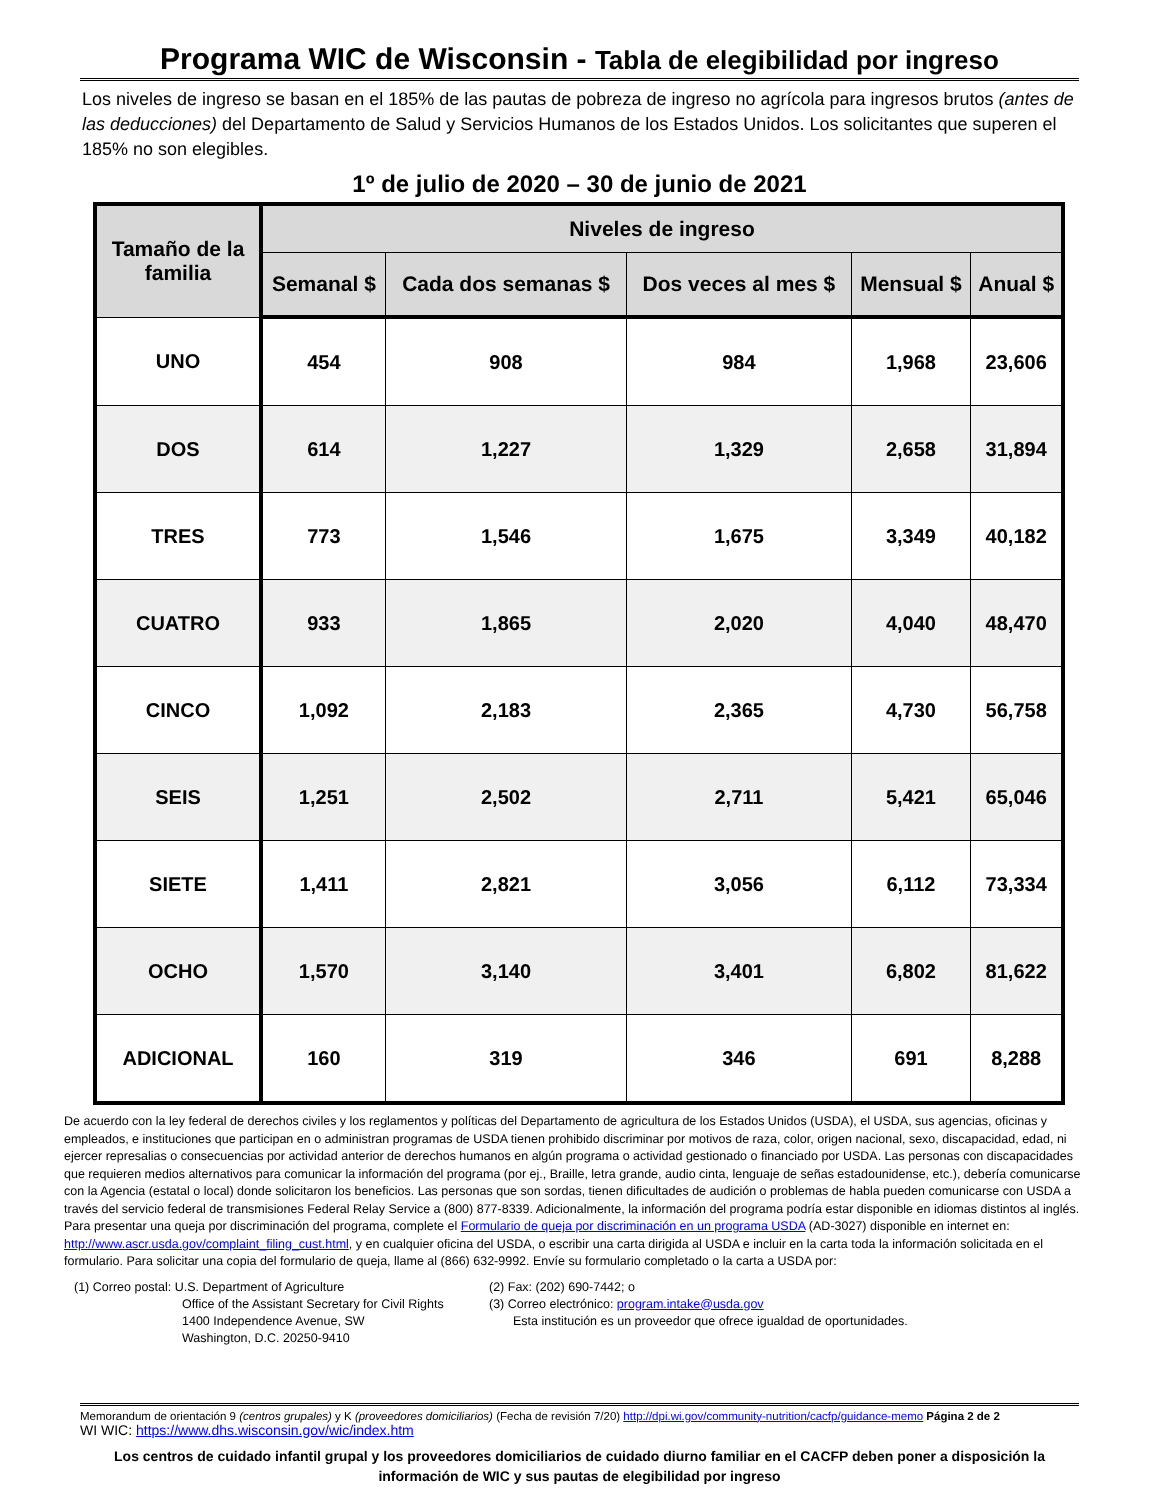Programa WIC de Wisconsin - Tabla de elegibilidad por ingreso
Los niveles de ingreso se basan en el 185% de las pautas de pobreza de ingreso no agrícola para ingresos brutos (antes de las deducciones) del Departamento de Salud y Servicios Humanos de los Estados Unidos. Los solicitantes que superen el 185% no son elegibles.
1º de julio de 2020 – 30 de junio de 2021
| Tamaño de la familia | Niveles de ingreso | | | | |
| --- | --- | --- | --- | --- | --- |
| | Semanal $ | Cada dos semanas $ | Dos veces al mes $ | Mensual $ | Anual $ |
| UNO | 454 | 908 | 984 | 1,968 | 23,606 |
| DOS | 614 | 1,227 | 1,329 | 2,658 | 31,894 |
| TRES | 773 | 1,546 | 1,675 | 3,349 | 40,182 |
| CUATRO | 933 | 1,865 | 2,020 | 4,040 | 48,470 |
| CINCO | 1,092 | 2,183 | 2,365 | 4,730 | 56,758 |
| SEIS | 1,251 | 2,502 | 2,711 | 5,421 | 65,046 |
| SIETE | 1,411 | 2,821 | 3,056 | 6,112 | 73,334 |
| OCHO | 1,570 | 3,140 | 3,401 | 6,802 | 81,622 |
| ADICIONAL | 160 | 319 | 346 | 691 | 8,288 |
De acuerdo con la ley federal de derechos civiles y los reglamentos y políticas del Departamento de agricultura de los Estados Unidos (USDA), el USDA, sus agencias, oficinas y empleados, e instituciones que participan en o administran programas de USDA tienen prohibido discriminar por motivos de raza, color, origen nacional, sexo, discapacidad, edad, ni ejercer represalias o consecuencias por actividad anterior de derechos humanos en algún programa o actividad gestionado o financiado por USDA. Las personas con discapacidades que requieren medios alternativos para comunicar la información del programa (por ej., Braille, letra grande, audio cinta, lenguaje de señas estadounidense, etc.), debería comunicarse con la Agencia (estatal o local) donde solicitaron los beneficios. Las personas que son sordas, tienen dificultades de audición o problemas de habla pueden comunicarse con USDA a través del servicio federal de transmisiones Federal Relay Service a (800) 877-8339. Adicionalmente, la información del programa podría estar disponible en idiomas distintos al inglés. Para presentar una queja por discriminación del programa, complete el Formulario de queja por discriminación en un programa USDA (AD-3027) disponible en internet en: http://www.ascr.usda.gov/complaint_filing_cust.html, y en cualquier oficina del USDA, o escribir una carta dirigida al USDA e incluir en la carta toda la información solicitada en el formulario. Para solicitar una copia del formulario de queja, llame al (866) 632-9992. Envíe su formulario completado o la carta a USDA por:
(1) Correo postal: U.S. Department of Agriculture
Office of the Assistant Secretary for Civil Rights
1400 Independence Avenue, SW
Washington, D.C. 20250-9410
(2) Fax: (202) 690-7442; o
(3) Correo electrónico: program.intake@usda.gov
Esta institución es un proveedor que ofrece igualdad de oportunidades.
Memorandum de orientación 9 (centros grupales) y K (proveedores domiciliarios) (Fecha de revisión 7/20) http://dpi.wi.gov/community-nutrition/cacfp/guidance-memo Página 2 de 2
WI WIC: https://www.dhs.wisconsin.gov/wic/index.htm
Los centros de cuidado infantil grupal y los proveedores domiciliarios de cuidado diurno familiar en el CACFP deben poner a disposición la información de WIC y sus pautas de elegibilidad por ingreso